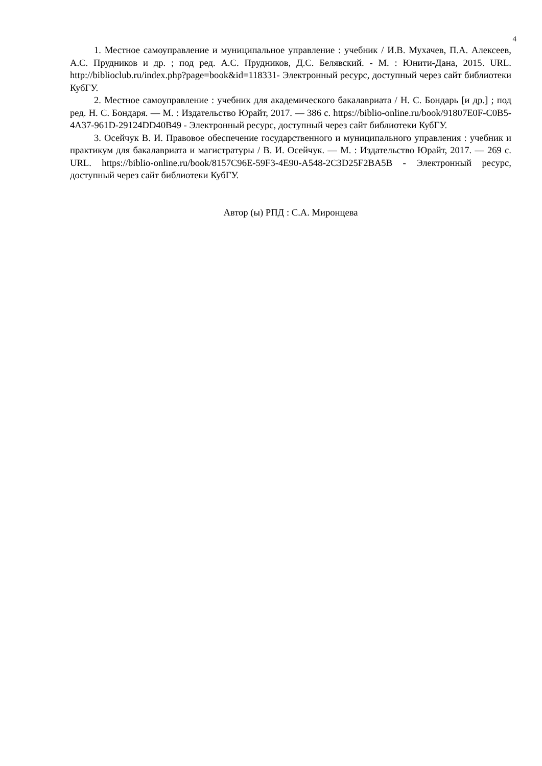4
1. Местное самоуправление и муниципальное управление : учебник / И.В. Мухачев, П.А. Алексеев, А.С. Прудников и др. ; под ред. А.С. Прудников, Д.С. Белявский. - М. : Юнити-Дана, 2015. URL. http://biblioclub.ru/index.php?page=book&id=118331- Электронный ресурс, доступный через сайт библиотеки КубГУ.
2. Местное самоуправление : учебник для академического бакалавриата / Н. С. Бондарь [и др.] ; под ред. Н. С. Бондаря. — М. : Издательство Юрайт, 2017. — 386 с. https://biblio-online.ru/book/91807E0F-C0B5-4A37-961D-29124DD40B49 - Электронный ресурс, доступный через сайт библиотеки КубГУ.
3. Осейчук В. И. Правовое обеспечение государственного и муниципального управления : учебник и практикум для бакалавриата и магистратуры / В. И. Осейчук. — М. : Издательство Юрайт, 2017. — 269 с. URL. https://biblio-online.ru/book/8157C96E-59F3-4E90-A548-2C3D25F2BA5B - Электронный ресурс, доступный через сайт библиотеки КубГУ.
Автор (ы) РПД : С.А. Миронцева